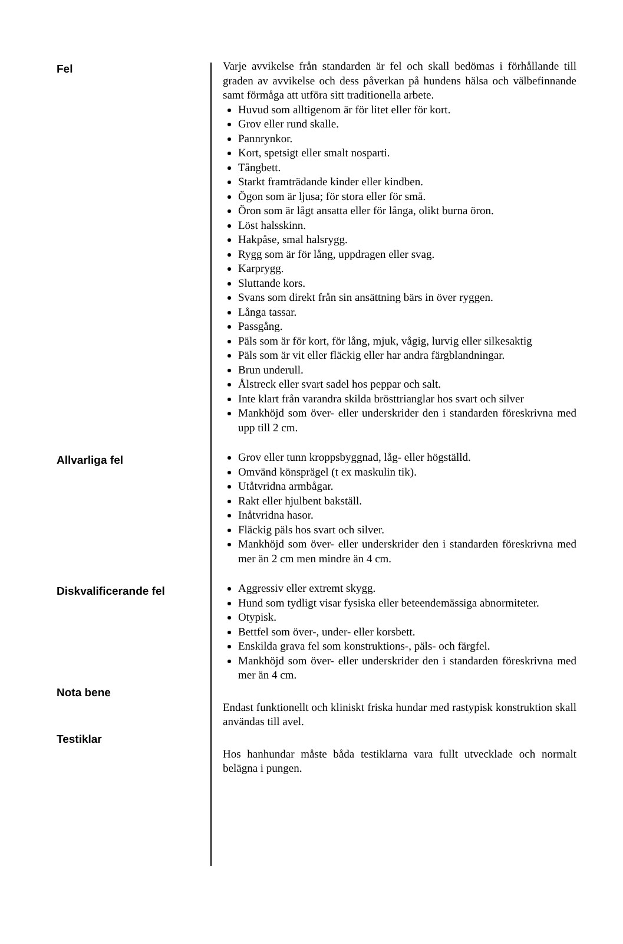Fel
Varje avvikelse från standarden är fel och skall bedömas i förhållande till graden av avvikelse och dess påverkan på hundens hälsa och välbefinnande samt förmåga att utföra sitt traditionella arbete.
Huvud som alltigenom är för litet eller för kort.
Grov eller rund skalle.
Pannrynkor.
Kort, spetsigt eller smalt nosparti.
Tångbett.
Starkt framträdande kinder eller kindben.
Ögon som är ljusa; för stora eller för små.
Öron som är lågt ansatta eller för långa, olikt burna öron.
Löst halsskinn.
Hakpåse, smal halsrygg.
Rygg som är för lång, uppdragen eller svag.
Karprygg.
Sluttande kors.
Svans som direkt från sin ansättning bärs in över ryggen.
Långa tassar.
Passgång.
Päls som är för kort, för lång, mjuk, vågig, lurvig eller silkesaktig
Päls som är vit eller fläckig eller har andra färgblandningar.
Brun underull.
Ålstreck eller svart sadel hos peppar och salt.
Inte klart från varandra skilda brösttrianglar hos svart och silver
Mankhöjd som över- eller underskrider den i standarden föreskrivna med upp till 2 cm.
Allvarliga fel
Grov eller tunn kroppsbyggnad, låg- eller högställd.
Omvänd könsprägel (t ex maskulin tik).
Utåtvridna armbågar.
Rakt eller hjulbent bakställ.
Inåtvridna hasor.
Fläckig päls hos svart och silver.
Mankhöjd som över- eller underskrider den i standarden föreskrivna med mer än 2 cm men mindre än 4 cm.
Diskvalificerande fel
Aggressiv eller extremt skygg.
Hund som tydligt visar fysiska eller beteendemässiga abnormiteter.
Otypisk.
Bettfel som över-, under- eller korsbett.
Enskilda grava fel som konstruktions-, päls- och färgfel.
Mankhöjd som över- eller underskrider den i standarden föreskrivna med mer än 4 cm.
Nota bene
Endast funktionellt och kliniskt friska hundar med rastypisk konstruktion skall användas till avel.
Testiklar
Hos hanhundar måste båda testiklarna vara fullt utvecklade och normalt belägna i pungen.